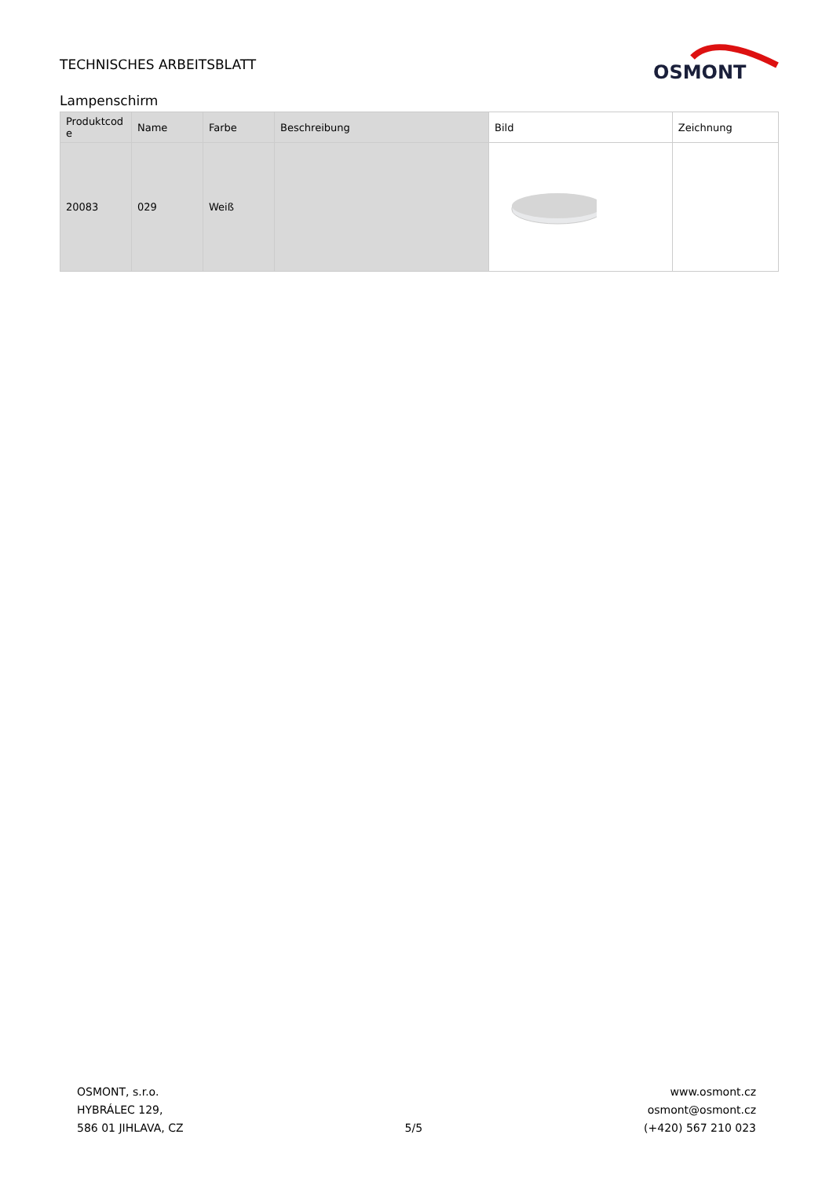TECHNISCHES ARBEITSBLATT
OSMONT
Lampenschirm
| Produktcod e | Name | Farbe | Beschreibung | Bild | Zeichnung |
| --- | --- | --- | --- | --- | --- |
| 20083 | 029 | Weiß | | | |
OSMONT, s.r.o.
HYBRÁLEC 129,
586 01 JIHLAVA, CZ
5/5
www.osmont.cz
osmont@osmont.cz
(+420) 567 210 023